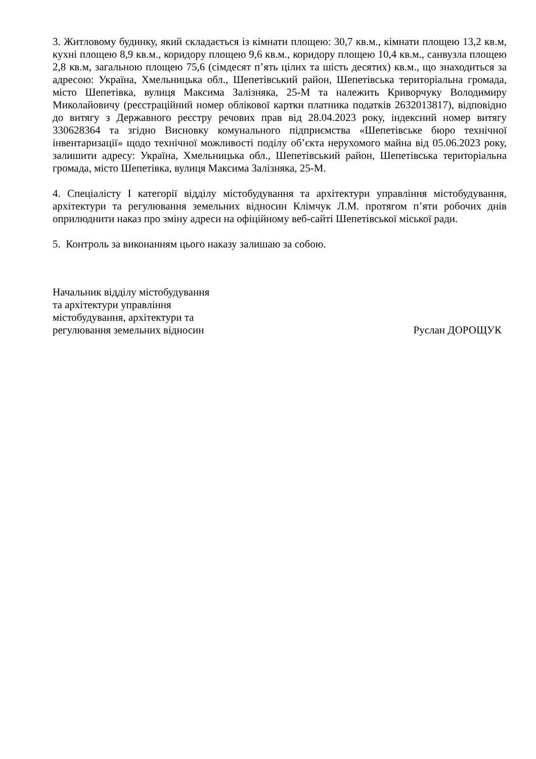3. Житловому будинку, який складається із кімнати площею: 30,7 кв.м., кімнати площею 13,2 кв.м, кухні площею 8,9 кв.м., коридору площею 9,6 кв.м., коридору площею 10,4 кв.м., санвузла площею 2,8 кв.м, загальною площею 75,6 (сімдесят п’ять цілих та шість десятих) кв.м., що знаходиться за адресою: Україна, Хмельницька обл., Шепетівський район, Шепетівська територіальна громада, місто Шепетівка, вулиця Максима Залізняка, 25-М та належить Криворчуку Володимиру Миколайовичу (реєстраційний номер облікової картки платника податків 2632013817), відповідно до витягу з Державного реєстру речових прав від 28.04.2023 року, індексний номер витягу 330628364 та згідно Висновку комунального підприємства «Шепетівське бюро технічної інвентаризації» щодо технічної можливості поділу об’єкта нерухомого майна від 05.06.2023 року, залишити адресу: Україна, Хмельницька обл., Шепетівський район, Шепетівська територіальна громада, місто Шепетівка, вулиця Максима Залізняка, 25-М.
4. Спеціалісту I категорії відділу містобудування та архітектури управління містобудування, архітектури та регулювання земельних відносин Клімчук Л.М. протягом п’яти робочих днів оприлюднити наказ про зміну адреси на офіційному веб-сайті Шепетівської міської ради.
5. Контроль за виконанням цього наказу залишаю за собою.
Начальник відділу містобудування
та архітектури управління
містобудування, архітектури та
регулювання земельних відносин
Руслан ДОРОЩУК